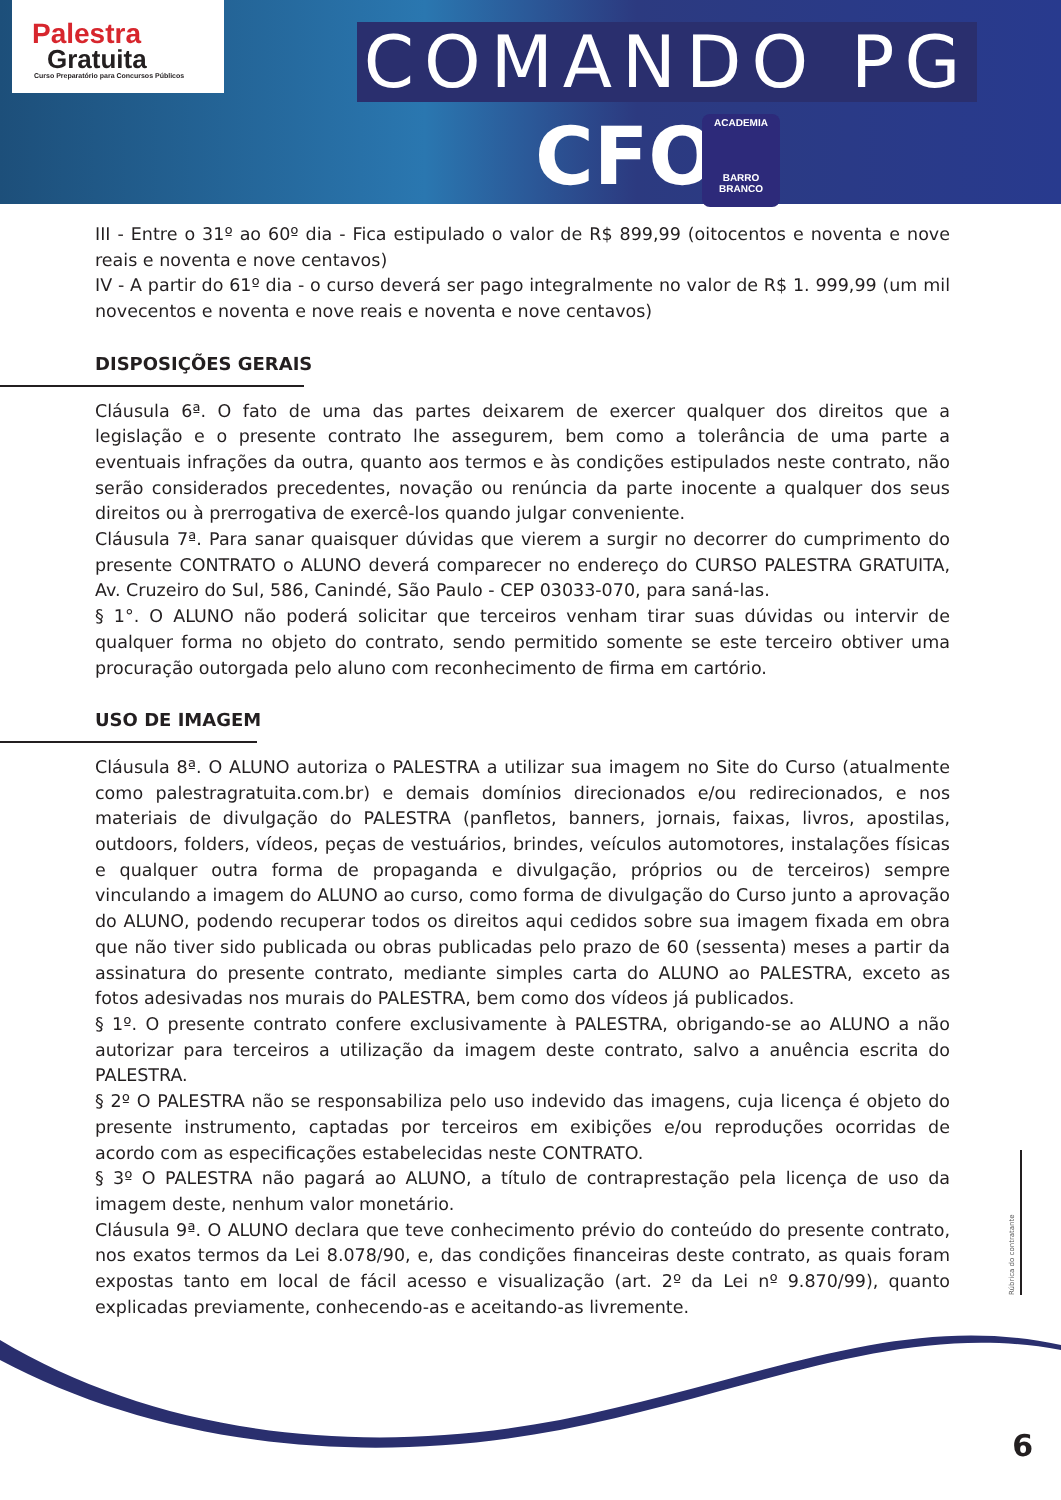Palestra
Gratuita
Curso Preparatório para Concursos Públicos
COMANDO PG
CFO
ACADEMIA
BARRO BRANCO
III - Entre o 31º ao 60º dia - Fica estipulado o valor de R$ 899,99 (oitocentos e noventa e nove reais e noventa e nove centavos)
IV - A partir do 61º dia - o curso deverá ser pago integralmente no valor de R$ 1. 999,99 (um mil novecentos e noventa e nove reais e noventa e nove centavos)
DISPOSIÇÕES GERAIS
Cláusula 6ª. O fato de uma das partes deixarem de exercer qualquer dos direitos que a legislação e o presente contrato lhe assegurem, bem como a tolerância de uma parte a eventuais infrações da outra, quanto aos termos e às condições estipulados neste contrato, não serão considerados precedentes, novação ou renúncia da parte inocente a qualquer dos seus direitos ou à prerrogativa de exercê-los quando julgar conveniente.
Cláusula 7ª. Para sanar quaisquer dúvidas que vierem a surgir no decorrer do cumprimento do presente CONTRATO o ALUNO deverá comparecer no endereço do CURSO PALESTRA GRATUITA, Av. Cruzeiro do Sul, 586, Canindé, São Paulo - CEP 03033-070, para saná-las.
§ 1°. O ALUNO não poderá solicitar que terceiros venham tirar suas dúvidas ou intervir de qualquer forma no objeto do contrato, sendo permitido somente se este terceiro obtiver uma procuração outorgada pelo aluno com reconhecimento de firma em cartório.
USO DE IMAGEM
Cláusula 8ª. O ALUNO autoriza o PALESTRA a utilizar sua imagem no Site do Curso (atualmente como palestragratuita.com.br) e demais domínios direcionados e/ou redirecionados, e nos materiais de divulgação do PALESTRA (panfletos, banners, jornais, faixas, livros, apostilas, outdoors, folders, vídeos, peças de vestuários, brindes, veículos automotores, instalações físicas e qualquer outra forma de propaganda e divulgação, próprios ou de terceiros) sempre vinculando a imagem do ALUNO ao curso, como forma de divulgação do Curso junto a aprovação do ALUNO, podendo recuperar todos os direitos aqui cedidos sobre sua imagem fixada em obra que não tiver sido publicada ou obras publicadas pelo prazo de 60 (sessenta) meses a partir da assinatura do presente contrato, mediante simples carta do ALUNO ao PALESTRA, exceto as fotos adesivadas nos murais do PALESTRA, bem como dos vídeos já publicados.
§ 1º. O presente contrato confere exclusivamente à PALESTRA, obrigando-se ao ALUNO a não autorizar para terceiros a utilização da imagem deste contrato, salvo a anuência escrita do PALESTRA.
§ 2º O PALESTRA não se responsabiliza pelo uso indevido das imagens, cuja licença é objeto do presente instrumento, captadas por terceiros em exibições e/ou reproduções ocorridas de acordo com as especificações estabelecidas neste CONTRATO.
§ 3º O PALESTRA não pagará ao ALUNO, a título de contraprestação pela licença de uso da imagem deste, nenhum valor monetário.
Cláusula 9ª. O ALUNO declara que teve conhecimento prévio do conteúdo do presente contrato, nos exatos termos da Lei 8.078/90, e, das condições financeiras deste contrato, as quais foram expostas tanto em local de fácil acesso e visualização (art. 2º da Lei nº 9.870/99), quanto explicadas previamente, conhecendo-as e aceitando-as livremente.
Rúbrica do contratante
6